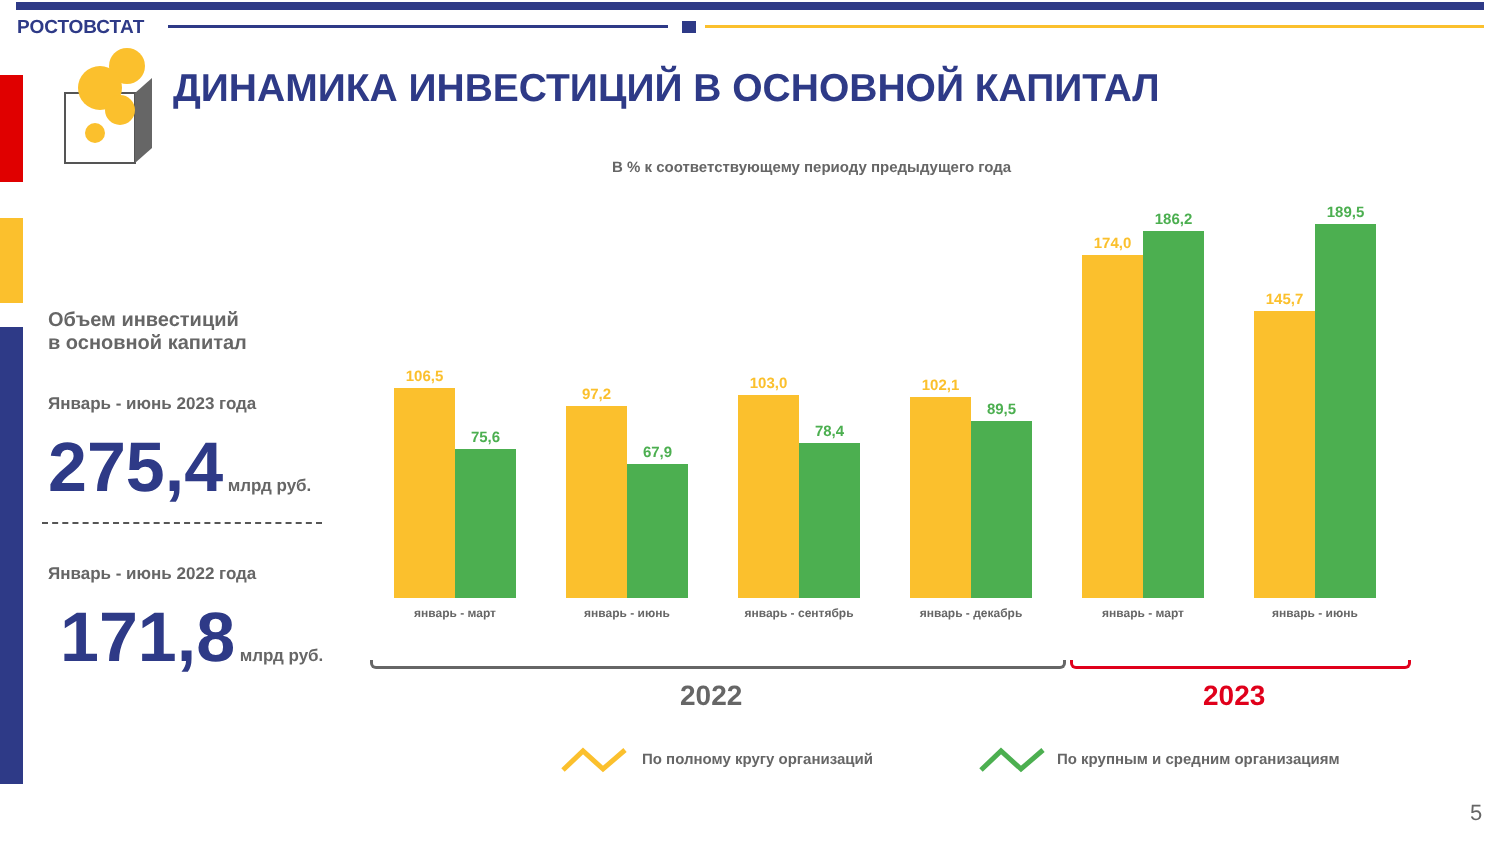РОСТОВСТАТ
ДИНАМИКА ИНВЕСТИЦИЙ В ОСНОВНОЙ КАПИТАЛ
В % к соответствующему периоду предыдущего года
Объем инвестиций
в основной капитал
Январь - июнь 2023 года
275,4 млрд руб.
Январь - июнь 2022 года
171,8 млрд руб.
106,5
75,6
январь - март
97,2
67,9
январь - июнь
103,0
78,4
январь - сентябрь
102,1
89,5
январь - декабрь
174,0
186,2
январь - март
145,7
189,5
январь - июнь
2022 2023
По полному кругу организаций
По крупным и средним организациям
5